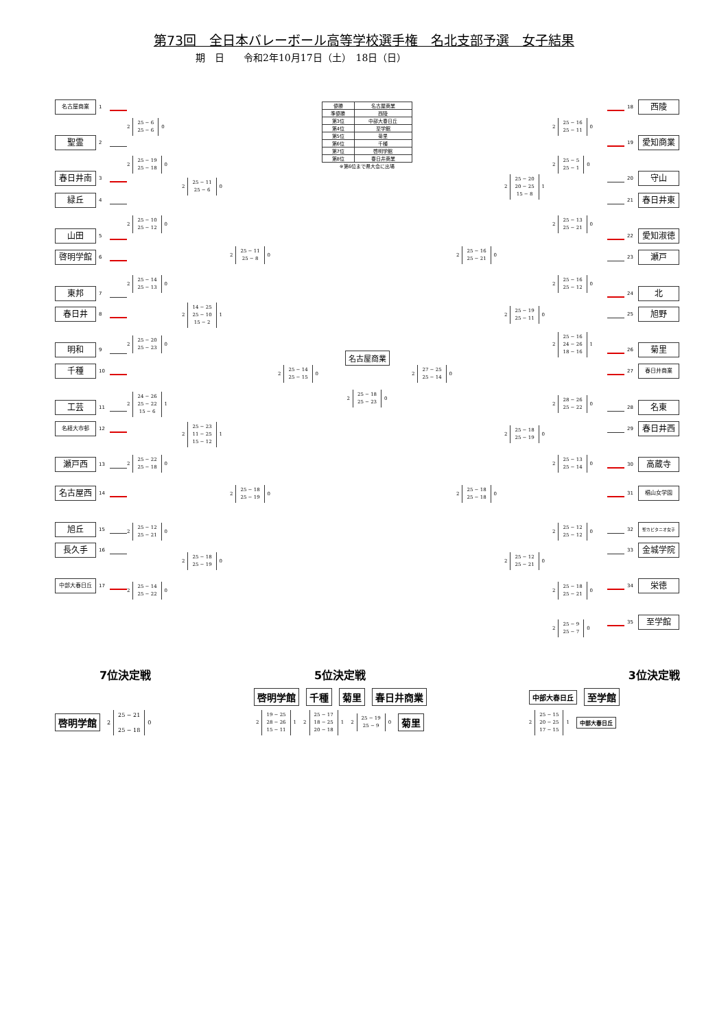第73回　全日本バレーボール高等学校選手権　名北支部予選　女子結果
期　日　　令和2年10月17日（土）　18日（日）
名古屋商業
1
聖霊
2
春日井南
3
緑丘
4
山田
5
啓明学館
6
東邦
7
春日井
8
明和
9
千種
10
工芸
11
名経大市邨
12
瀬戸西
13
名古屋西
14
旭丘
15
長久手
16
中部大春日丘
17
2
25 − 6
25 − 6
0
2
25 − 19
25 − 18
0
2
25 − 10
25 − 12
0
2
25 − 14
25 − 13
0
2
25 − 20
25 − 23
0
2
24 − 26
25 − 22
15 − 6
1
2
25 − 22
25 − 18
0
2
25 − 12
25 − 21
0
2
25 − 14
25 − 22
0
2
25 − 11
25 − 6
0
2
14 − 25
25 − 10
15 − 2
1
2
25 − 23
11 − 25
15 − 12
1
2
25 − 18
25 − 19
0
2
25 − 11
25 − 8
0
2
25 − 18
25 − 19
0
2
25 − 14
25 − 15
0
| 優勝 | 名古屋商業 |
| 準優勝 | 西陵 |
| 第3位 | 中部大春日丘 |
| 第4位 | 至学館 |
| 第5位 | 菊里 |
| 第6位 | 千種 |
| 第7位 | 啓明学館 |
| 第8位 | 春日井商業 |
※第6位まで県大会に出場
名古屋商業
2
25 − 18
25 − 23
0
2
27 − 25
25 − 14
0
2
25 − 16
25 − 21
0
2
25 − 18
25 − 18
0
2
25 − 20
20 − 25
15 − 8
1
2
25 − 19
25 − 11
0
2
25 − 18
25 − 19
0
2
25 − 12
25 − 21
0
2
25 − 16
25 − 11
0
2
25 − 5
25 − 1
0
2
25 − 13
25 − 21
0
2
25 − 16
25 − 12
0
2
25 − 16
24 − 26
18 − 16
1
2
28 − 26
25 − 22
0
2
25 − 13
25 − 14
0
2
25 − 12
25 − 12
0
2
25 − 18
25 − 21
0
2
25 − 9
25 − 7
0
18
西陵
19
愛知商業
20
守山
21
春日井東
22
愛知淑徳
23
瀬戸
24
北
25
旭野
26
菊里
27
春日井商業
28
名東
29
春日井西
30
高蔵寺
31
椙山女学園
32
聖カピタニオ女子
33
金城学院
34
栄徳
35
至学館
7位決定戦
啓明学館
2
25 − 21
25 − 18
0
5位決定戦
啓明学館 千種 菊里 春日井商業
2
19 − 25
28 − 26
15 − 11
1
2
25 − 17
18 − 25
20 − 18
1
2
25 − 19
25 − 9
0
菊里
3位決定戦
中部大春日丘 至学館
2
25 − 15
20 − 25
17 − 15
1
中部大春日丘